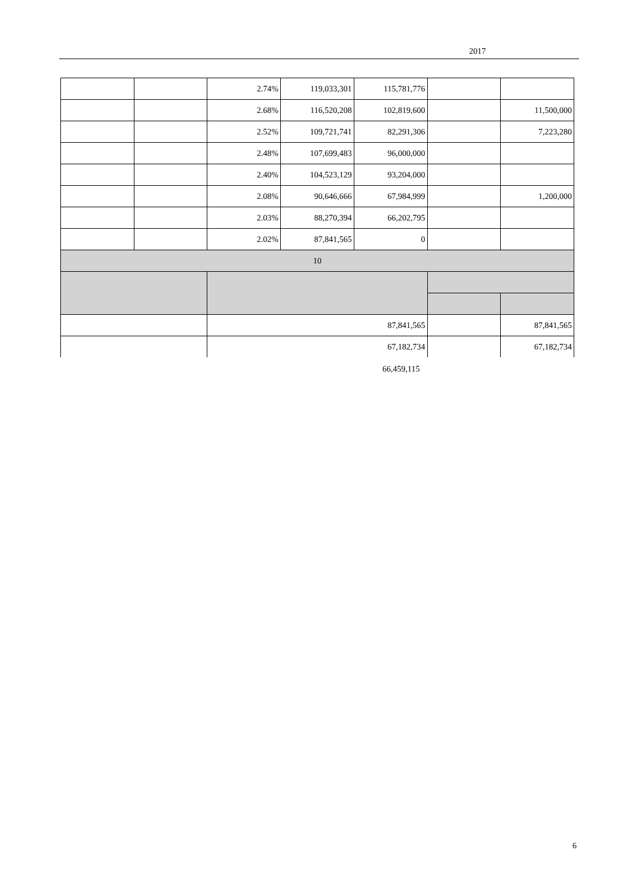2017
| | | 2.74% | 119,033,301 | 115,781,776 | | |
| | | 2.68% | 116,520,208 | 102,819,600 | | 11,500,000 |
| | | 2.52% | 109,721,741 | 82,291,306 | | 7,223,280 |
| | | 2.48% | 107,699,483 | 96,000,000 | | |
| | | 2.40% | 104,523,129 | 93,204,000 | | |
| | | 2.08% | 90,646,666 | 67,984,999 | | 1,200,000 |
| | | 2.03% | 88,270,394 | 66,202,795 | | |
| | | 2.02% | 87,841,565 | 0 | | |
| 10 | | | | | | |
| | | 87,841,565 | | | | 87,841,565 |
| | | 67,182,734 | | | | 67,182,734 |
66,459,115
6